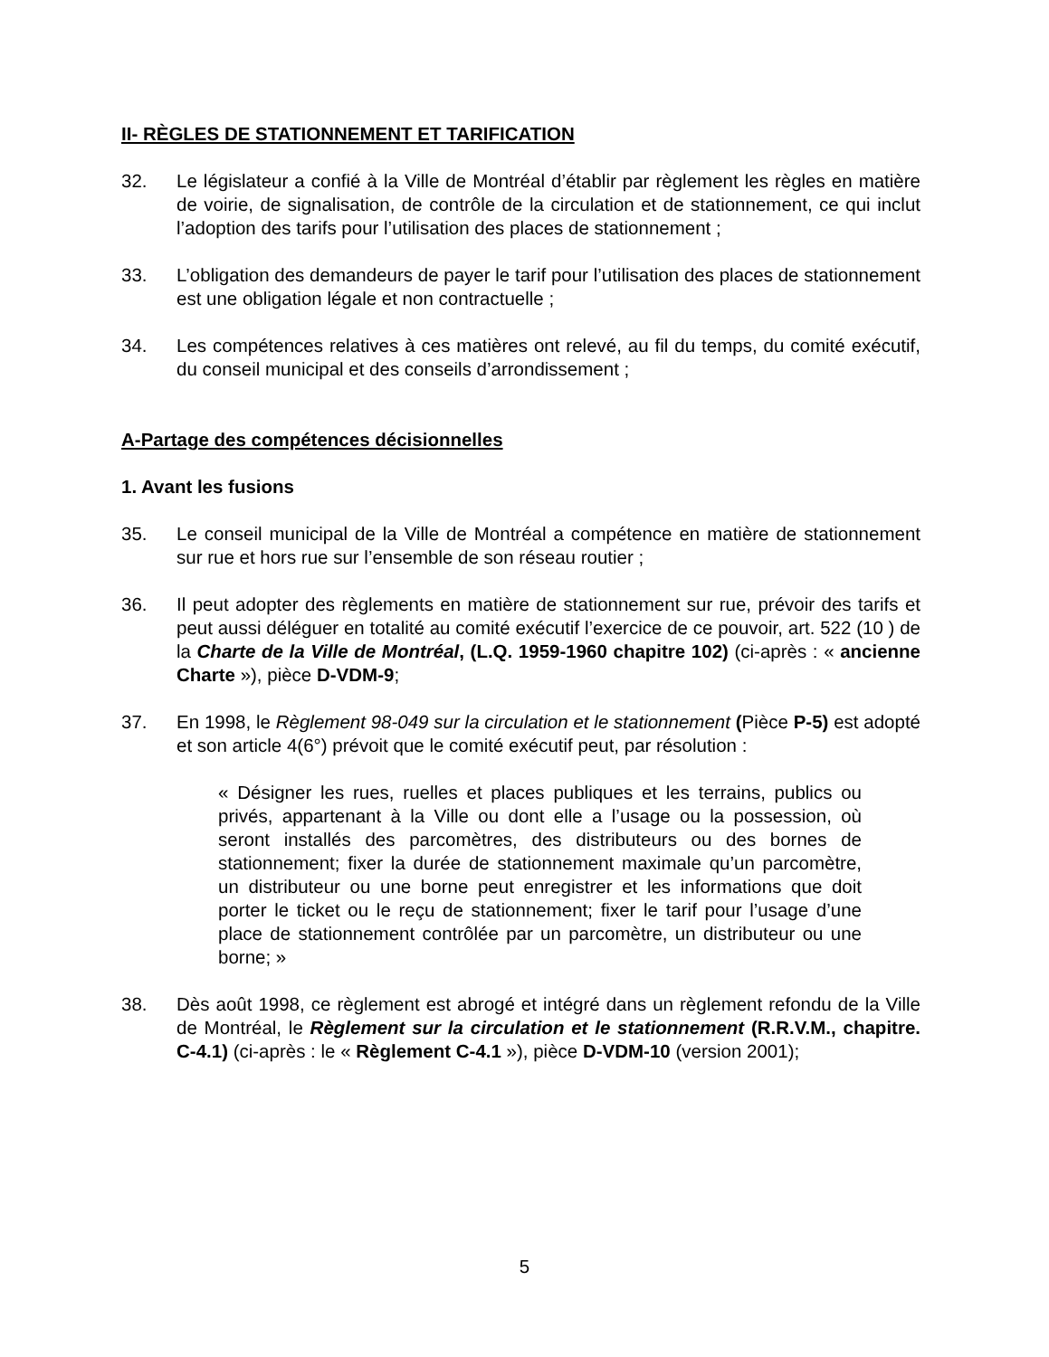II- RÈGLES DE STATIONNEMENT ET TARIFICATION
32. Le législateur a confié à la Ville de Montréal d’établir par règlement les règles en matière de voirie, de signalisation, de contrôle de la circulation et de stationnement, ce qui inclut l’adoption des tarifs pour l’utilisation des places de stationnement ;
33. L’obligation des demandeurs de payer le tarif pour l’utilisation des places de stationnement est une obligation légale et non contractuelle ;
34. Les compétences relatives à ces matières ont relevé, au fil du temps, du comité exécutif, du conseil municipal et des conseils d’arrondissement ;
A-Partage des compétences décisionnelles
1. Avant les fusions
35. Le conseil municipal de la Ville de Montréal a compétence en matière de stationnement sur rue et hors rue sur l’ensemble de son réseau routier ;
36. Il peut adopter des règlements en matière de stationnement sur rue, prévoir des tarifs et peut aussi déléguer en totalité au comité exécutif l’exercice de ce pouvoir, art. 522 (10 ) de la Charte de la Ville de Montréal, (L.Q. 1959-1960 chapitre 102) (ci-après : « ancienne Charte »), pièce D-VDM-9;
37. En 1998, le Règlement 98-049 sur la circulation et le stationnement (Pièce P-5) est adopté et son article 4(6°) prévoit que le comité exécutif peut, par résolution :
« Désigner les rues, ruelles et places publiques et les terrains, publics ou privés, appartenant à la Ville ou dont elle a l’usage ou la possession, où seront installés des parcomètres, des distributeurs ou des bornes de stationnement; fixer la durée de stationnement maximale qu’un parcomètre, un distributeur ou une borne peut enregistrer et les informations que doit porter le ticket ou le reçu de stationnement; fixer le tarif pour l’usage d’une place de stationnement contrôlée par un parcomètre, un distributeur ou une borne; »
38. Dès août 1998, ce règlement est abrogé et intégré dans un règlement refondu de la Ville de Montréal, le Règlement sur la circulation et le stationnement (R.R.V.M., chapitre. C-4.1) (ci-après : le « Règlement C-4.1 »), pièce D-VDM-10 (version 2001);
5